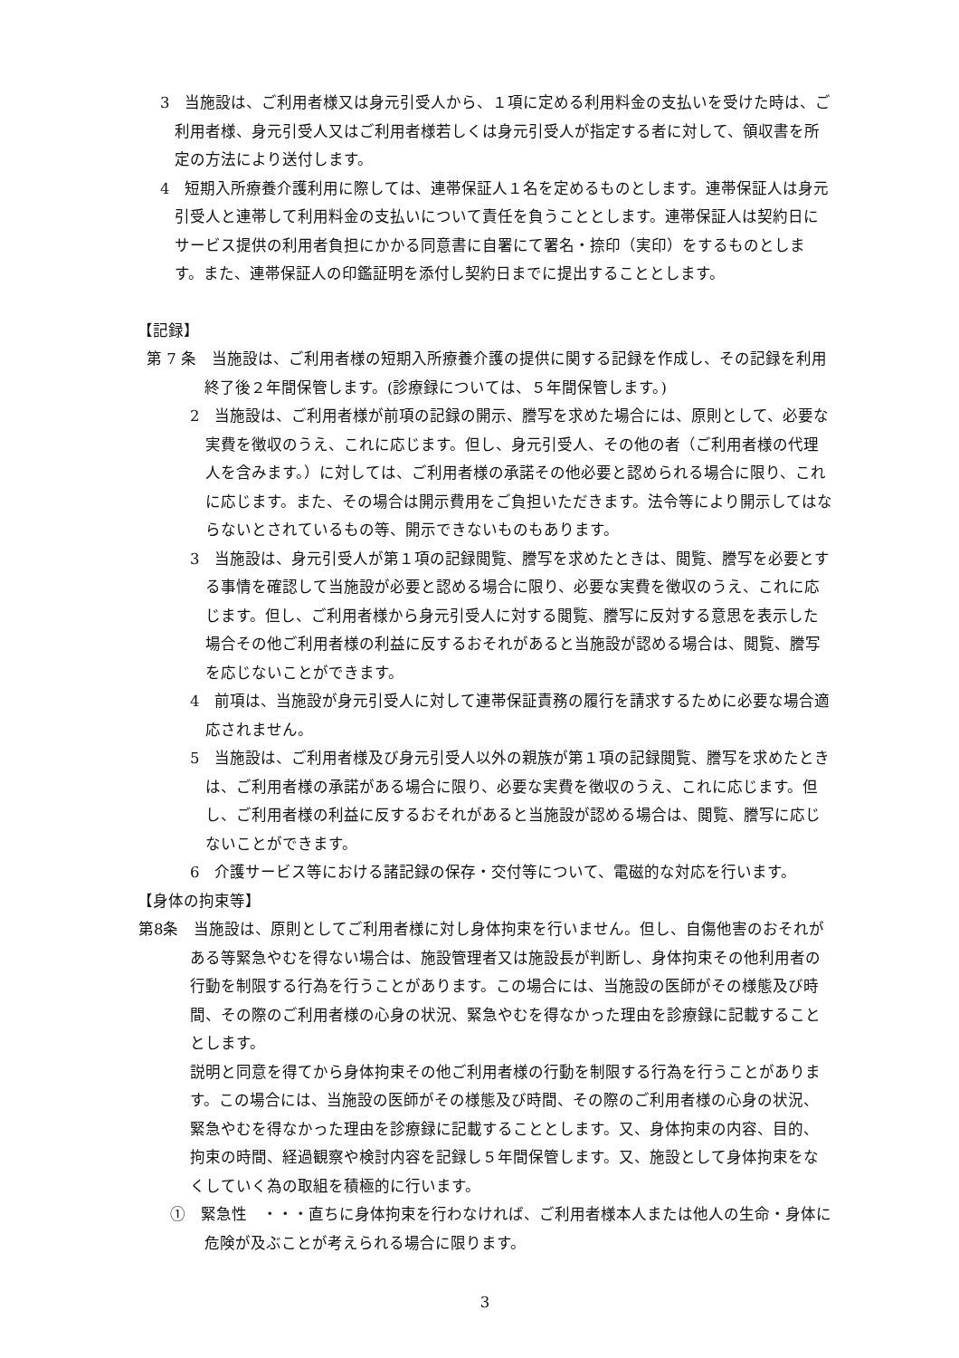3　当施設は、ご利用者様又は身元引受人から、１項に定める利用料金の支払いを受けた時は、ご利用者様、身元引受人又はご利用者様若しくは身元引受人が指定する者に対して、領収書を所定の方法により送付します。
4　短期入所療養介護利用に際しては、連帯保証人１名を定めるものとします。連帯保証人は身元引受人と連帯して利用料金の支払いについて責任を負うこととします。連帯保証人は契約日にサービス提供の利用者負担にかかる同意書に自署にて署名・捺印（実印）をするものとします。また、連帯保証人の印鑑証明を添付し契約日までに提出することとします。
【記録】
第 7 条　当施設は、ご利用者様の短期入所療養介護の提供に関する記録を作成し、その記録を利用終了後２年間保管します。(診療録については、５年間保管します。)
2　当施設は、ご利用者様が前項の記録の開示、謄写を求めた場合には、原則として、必要な実費を徴収のうえ、これに応じます。但し、身元引受人、その他の者（ご利用者様の代理人を含みます。）に対しては、ご利用者様の承諾その他必要と認められる場合に限り、これに応じます。また、その場合は開示費用をご負担いただきます。法令等により開示してはならないとされているもの等、開示できないものもあります。
3　当施設は、身元引受人が第１項の記録閲覧、謄写を求めたときは、閲覧、謄写を必要とする事情を確認して当施設が必要と認める場合に限り、必要な実費を徴収のうえ、これに応じます。但し、ご利用者様から身元引受人に対する閲覧、謄写に反対する意思を表示した場合その他ご利用者様の利益に反するおそれがあると当施設が認める場合は、閲覧、謄写を応じないことができます。
4　前項は、当施設が身元引受人に対して連帯保証責務の履行を請求するために必要な場合適応されません。
5　当施設は、ご利用者様及び身元引受人以外の親族が第１項の記録閲覧、謄写を求めたときは、ご利用者様の承諾がある場合に限り、必要な実費を徴収のうえ、これに応じます。但し、ご利用者様の利益に反するおそれがあると当施設が認める場合は、閲覧、謄写に応じないことができます。
6　介護サービス等における諸記録の保存・交付等について、電磁的な対応を行います。
【身体の拘束等】
第8条　当施設は、原則としてご利用者様に対し身体拘束を行いません。但し、自傷他害のおそれがある等緊急やむを得ない場合は、施設管理者又は施設長が判断し、身体拘束その他利用者の行動を制限する行為を行うことがあります。この場合には、当施設の医師がその様態及び時間、その際のご利用者様の心身の状況、緊急やむを得なかった理由を診療録に記載することとします。
説明と同意を得てから身体拘束その他ご利用者様の行動を制限する行為を行うことがあります。この場合には、当施設の医師がその様態及び時間、その際のご利用者様の心身の状況、緊急やむを得なかった理由を診療録に記載することとします。又、身体拘束の内容、目的、拘束の時間、経過観察や検討内容を記録し５年間保管します。又、施設として身体拘束をなくしていく為の取組を積極的に行います。
①　緊急性　・・・直ちに身体拘束を行わなければ、ご利用者様本人または他人の生命・身体に危険が及ぶことが考えられる場合に限ります。
3